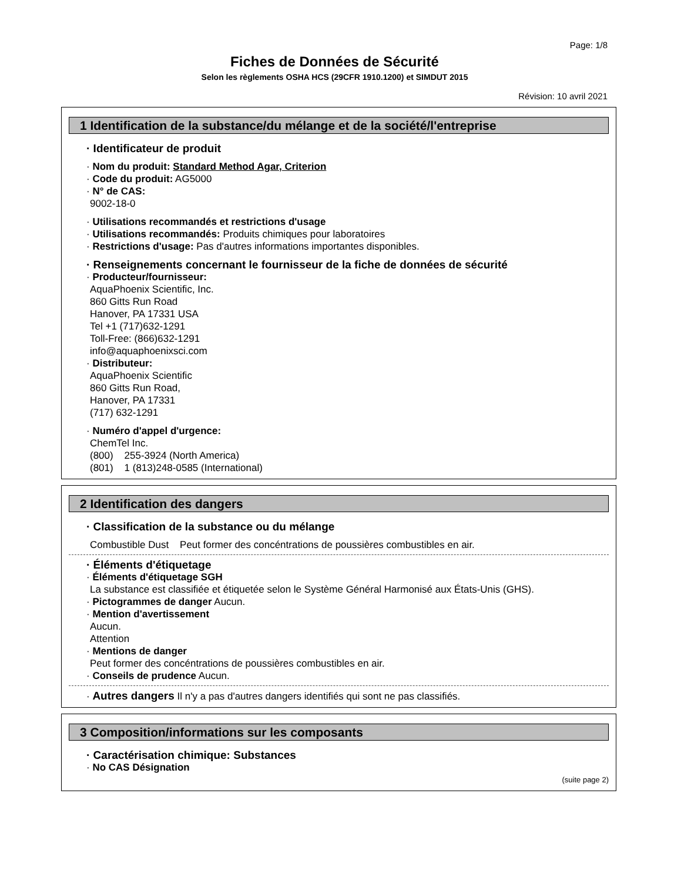Page: 1/8
Fiches de Données de Sécurité
Selon les règlements OSHA HCS (29CFR 1910.1200) et SIMDUT 2015
Révision: 10 avril 2021
1 Identification de la substance/du mélange et de la société/l'entreprise
· Identificateur de produit
· Nom du produit: Standard Method Agar, Criterion
· Code du produit: AG5000
· N° de CAS:
9002-18-0
· Utilisations recommandés et restrictions d'usage
· Utilisations recommandés: Produits chimiques pour laboratoires
· Restrictions d'usage: Pas d'autres informations importantes disponibles.
· Renseignements concernant le fournisseur de la fiche de données de sécurité
· Producteur/fournisseur:
AquaPhoenix Scientific, Inc.
860 Gitts Run Road
Hanover, PA 17331 USA
Tel +1 (717)632-1291
Toll-Free: (866)632-1291
info@aquaphoenixsci.com
· Distributeur:
AquaPhoenix Scientific
860 Gitts Run Road,
Hanover, PA 17331
(717) 632-1291
· Numéro d'appel d'urgence:
ChemTel Inc.
(800) 255-3924 (North America)
(801) 1 (813)248-0585 (International)
2 Identification des dangers
· Classification de la substance ou du mélange
Combustible Dust Peut former des concéntrations de poussières combustibles en air.
· Éléments d'étiquetage
· Éléments d'étiquetage SGH
La substance est classifiée et étiquetée selon le Système Général Harmonisé aux États-Unis (GHS).
· Pictogrammes de danger Aucun.
· Mention d'avertissement
Aucun.
Attention
· Mentions de danger
Peut former des concéntrations de poussières combustibles en air.
· Conseils de prudence Aucun.
· Autres dangers Il n'y a pas d'autres dangers identifiés qui sont ne pas classifiés.
3 Composition/informations sur les composants
· Caractérisation chimique: Substances
· No CAS Désignation
(suite page 2)